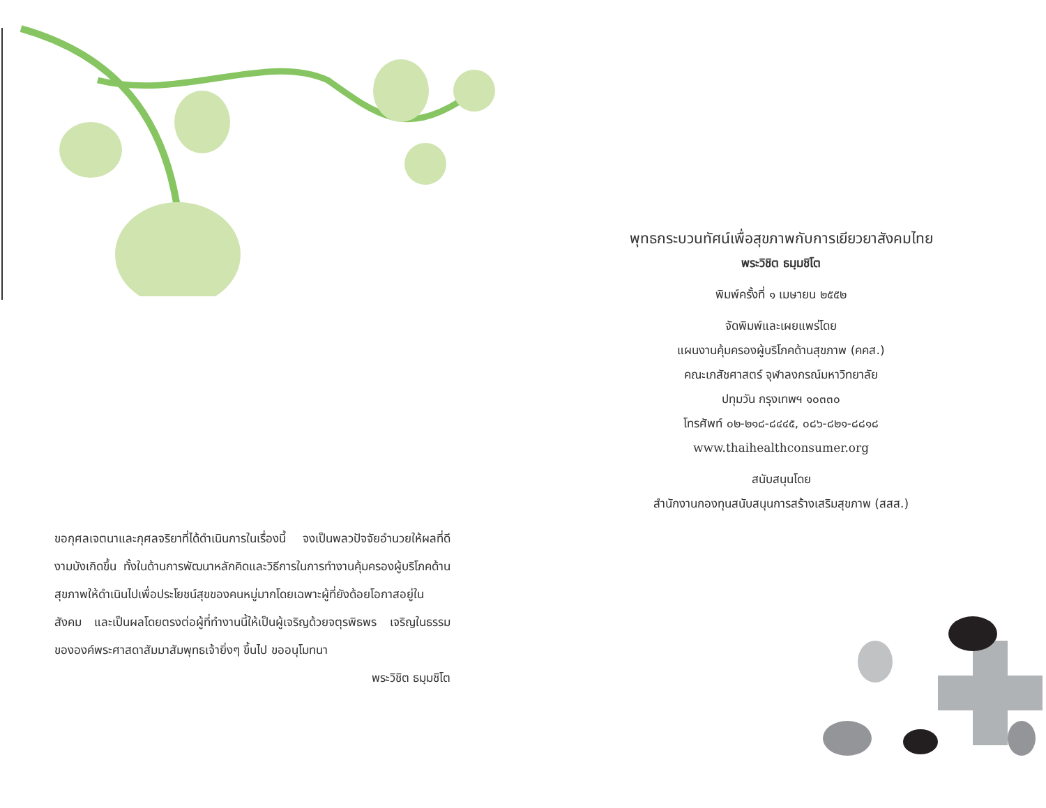ขอกุศลเจตนาและกุศลจริยาที่ได้ดำเนินการในเรื่องนี้ จงเป็นพลวปัจจัยอำนวยให้ผลที่ดีงามบังเกิดขึ้น ทั้งในด้านการพัฒนาหลักคิดและวิธีการในการทำงานคุ้มครองผู้บริโภคด้านสุขภาพให้ดำเนินไปเพื่อประโยชน์สุขของคนหมู่มากโดยเฉพาะผู้ที่ยังด้อยโอกาสอยู่ในสังคม และเป็นผลโดยตรงต่อผู้ที่ทำงานนี้ให้เป็นผู้เจริญด้วยจตุรพิธพร เจริญในธรรมขององค์พระศาสดาสัมมาสัมพุทธเจ้ายิ่งๆ ขึ้นไป ขออนุโมทนา
พระวิชิต ธมฺมชิโต
พุทธกระบวนทัศน์เพื่อสุขภาพกับการเยียวยาสังคมไทย
พระวิชิต ธมฺมชิโต
พิมพ์ครั้งที่ ๑ เมษายน ๒๕๕๒
จัดพิมพ์และเผยแพร่โดย
แผนงานคุ้มครองผู้บริโภคด้านสุขภาพ (คคส.)
คณะเภสัชศาสตร์ จุฬาลงกรณ์มหาวิทยาลัย
ปทุมวัน กรุงเทพฯ ๑๐๓๓๐
โทรศัพท์ ๐๒-๒๑๘-๘๔๔๕, ๐๘๖-๘๒๑-๘๘๑๘
www.thaihealthconsumer.org
สนับสนุนโดย
สำนักงานกองทุนสนับสนุนการสร้างเสริมสุขภาพ (สสส.)